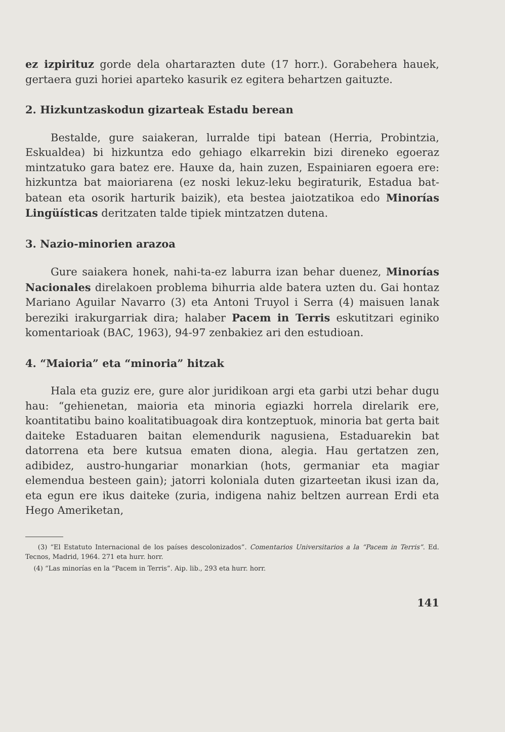ez izpirituz gorde dela ohartarazten dute (17 horr.). Gorabehera hauek, gertaera guzi horiei aparteko kasurik ez egitera behartzen gaituzte.
2. Hizkuntzaskodun gizarteak Estadu berean
Bestalde, gure saiakeran, lurralde tipi batean (Herria, Probintzia, Eskualdea) bi hizkuntza edo gehiago elkarrekin bizi direneko egoeraz mintzatuko gara batez ere. Hauxe da, hain zuzen, Espainiaren egoera ere: hizkuntza bat maioriarena (ez noski lekuz-leku begiraturik, Estadua bat-batean eta osorik harturik baizik), eta bestea jaiotzatikoa edo Minorías Lingüísticas deritzaten talde tipiek mintzatzen dutena.
3. Nazio-minorien arazoa
Gure saiakera honek, nahi-ta-ez laburra izan behar duenez, Minorías Nacionales direlakoen problema bihurria alde batera uzten du. Gai hontaz Mariano Aguilar Navarro (3) eta Antoni Truyol i Serra (4) maisuen lanak bereziki irakurgarriak dira; halaber Pacem in Terris eskutitzari eginiko komentarioak (BAC, 1963), 94-97 zenbakiez ari den estudioan.
4. “Maioria” eta “minoria” hitzak
Hala eta guziz ere, gure alor juridikoan argi eta garbi utzi behar dugu hau: “gehienetan, maioria eta minoria egiazki horrela direlarik ere, koantitatibu baino koalitatibuagoak dira kontzeptuok, minoria bat gerta bait daiteke Estaduaren baitan elemendurik nagusiena, Estaduarekin bat datorrena eta bere kutsua ematen diona, alegia. Hau gertatzen zen, adibidez, austro-hungariar monarkian (hots, germaniar eta magiar elemendua besteen gain); jatorri koloniala duten gizarteetan ikusi izan da, eta egun ere ikus daiteke (zuria, indigena nahiz beltzen aurrean Erdi eta Hego Ameriketan,
(3) “El Estatuto Internacional de los países descolonizados”. Comentarios Universitarios a la “Pacem in Terris”. Ed. Tecnos, Madrid, 1964. 271 eta hurr. horr.
(4) “Las minorías en la “Pacem in Terris”. Aip. lib., 293 eta hurr. horr.
141